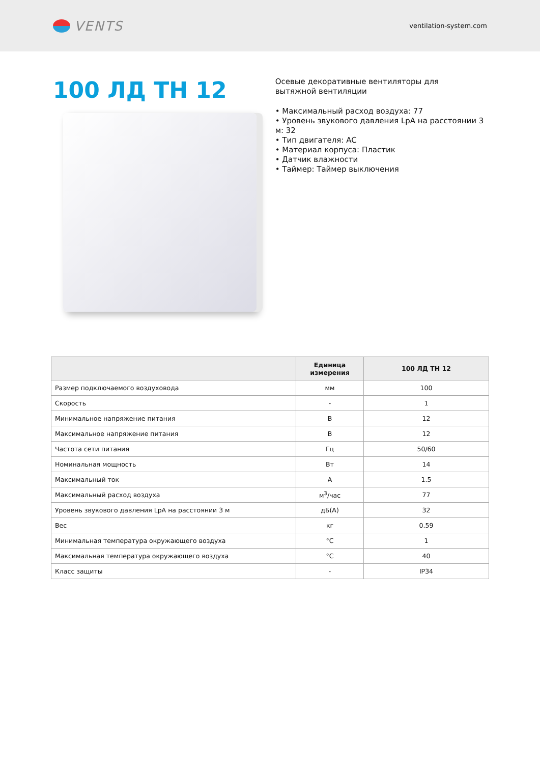VENTS
ventilation-system.com
100 ЛД ТН 12
Осевые декоративные вентиляторы для
вытяжной вентиляции
• Максимальный расход воздуха: 77
• Уровень звукового давления LpA на расстоянии 3 м: 32
• Тип двигателя: AC
• Материал корпуса: Пластик
• Датчик влажности
• Таймер: Таймер выключения
| | Единица измерения | 100 ЛД ТН 12 |
| --- | --- | --- |
| Размер подключаемого воздуховода | мм | 100 |
| Скорость | - | 1 |
| Минимальное напряжение питания | В | 12 |
| Максимальное напряжение питания | В | 12 |
| Частота сети питания | Гц | 50/60 |
| Номинальная мощность | Вт | 14 |
| Максимальный ток | А | 1.5 |
| Максимальный расход воздуха | м<sup>3</sup>/час | 77 |
| Уровень звукового давления LpA на расстоянии 3 м | дБ(А) | 32 |
| Вес | кг | 0.59 |
| Минимальная температура окружающего воздуха | °C | 1 |
| Максимальная температура окружающего воздуха | °C | 40 |
| Класс защиты | - | IP34 |